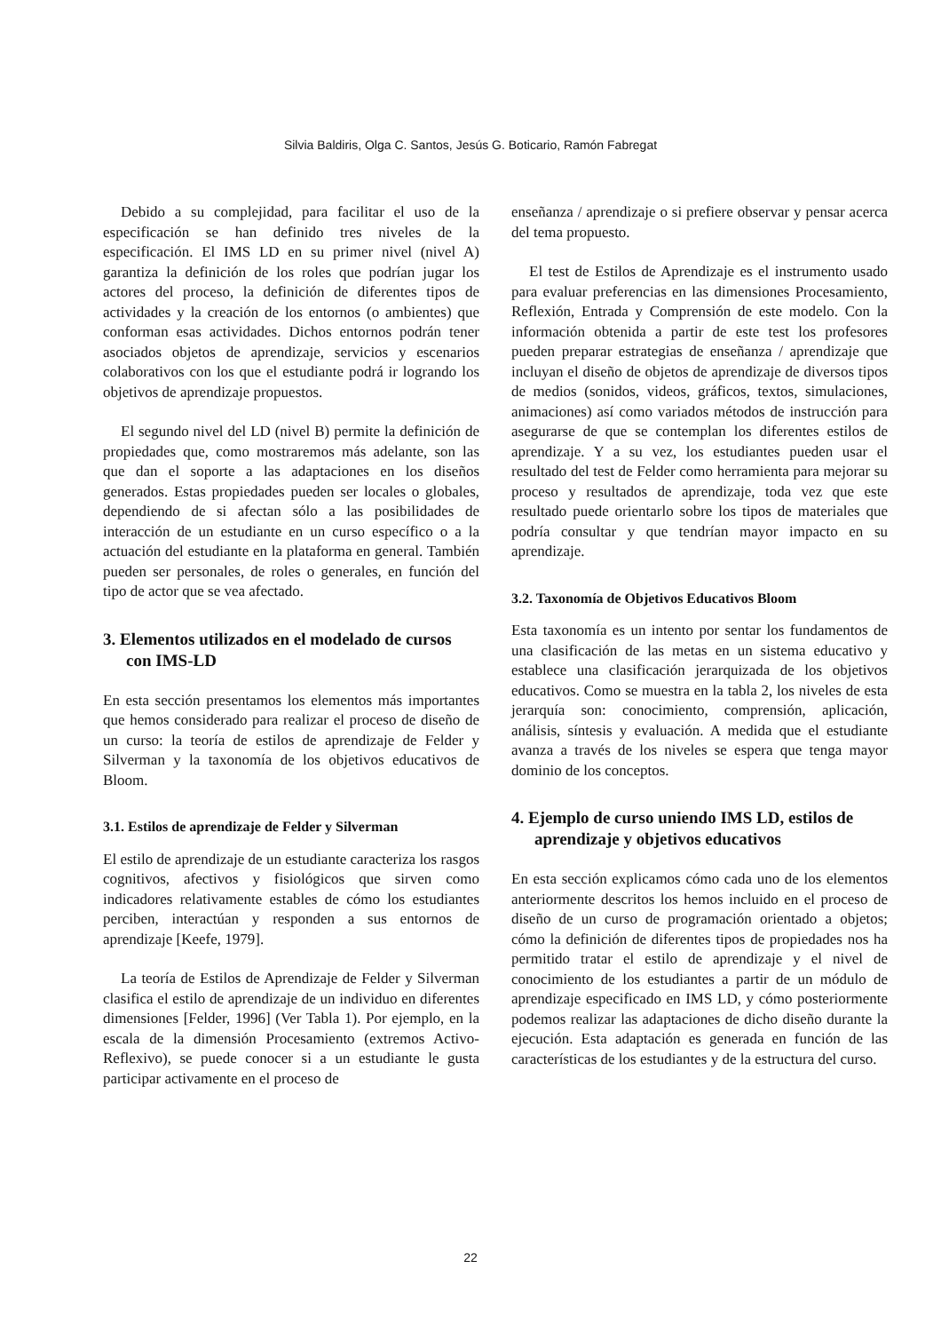Silvia Baldiris, Olga C. Santos, Jesús G. Boticario, Ramón Fabregat
Debido a su complejidad, para facilitar el uso de la especificación se han definido tres niveles de la especificación. El IMS LD en su primer nivel (nivel A) garantiza la definición de los roles que podrían jugar los actores del proceso, la definición de diferentes tipos de actividades y la creación de los entornos (o ambientes) que conforman esas actividades. Dichos entornos podrán tener asociados objetos de aprendizaje, servicios y escenarios colaborativos con los que el estudiante podrá ir logrando los objetivos de aprendizaje propuestos.
El segundo nivel del LD (nivel B) permite la definición de propiedades que, como mostraremos más adelante, son las que dan el soporte a las adaptaciones en los diseños generados. Estas propiedades pueden ser locales o globales, dependiendo de si afectan sólo a las posibilidades de interacción de un estudiante en un curso específico o a la actuación del estudiante en la plataforma en general. También pueden ser personales, de roles o generales, en función del tipo de actor que se vea afectado.
3. Elementos utilizados en el modelado de cursos con IMS-LD
En esta sección presentamos los elementos más importantes que hemos considerado para realizar el proceso de diseño de un curso: la teoría de estilos de aprendizaje de Felder y Silverman y la taxonomía de los objetivos educativos de Bloom.
3.1. Estilos de aprendizaje de Felder y Silverman
El estilo de aprendizaje de un estudiante caracteriza los rasgos cognitivos, afectivos y fisiológicos que sirven como indicadores relativamente estables de cómo los estudiantes perciben, interactúan y responden a sus entornos de aprendizaje [Keefe, 1979].
La teoría de Estilos de Aprendizaje de Felder y Silverman clasifica el estilo de aprendizaje de un individuo en diferentes dimensiones [Felder, 1996] (Ver Tabla 1). Por ejemplo, en la escala de la dimensión Procesamiento (extremos Activo-Reflexivo), se puede conocer si a un estudiante le gusta participar activamente en el proceso de
enseñanza / aprendizaje o si prefiere observar y pensar acerca del tema propuesto.
El test de Estilos de Aprendizaje es el instrumento usado para evaluar preferencias en las dimensiones Procesamiento, Reflexión, Entrada y Comprensión de este modelo. Con la información obtenida a partir de este test los profesores pueden preparar estrategias de enseñanza / aprendizaje que incluyan el diseño de objetos de aprendizaje de diversos tipos de medios (sonidos, videos, gráficos, textos, simulaciones, animaciones) así como variados métodos de instrucción para asegurarse de que se contemplan los diferentes estilos de aprendizaje. Y a su vez, los estudiantes pueden usar el resultado del test de Felder como herramienta para mejorar su proceso y resultados de aprendizaje, toda vez que este resultado puede orientarlo sobre los tipos de materiales que podría consultar y que tendrían mayor impacto en su aprendizaje.
3.2. Taxonomía de Objetivos Educativos Bloom
Esta taxonomía es un intento por sentar los fundamentos de una clasificación de las metas en un sistema educativo y establece una clasificación jerarquizada de los objetivos educativos. Como se muestra en la tabla 2, los niveles de esta jerarquía son: conocimiento, comprensión, aplicación, análisis, síntesis y evaluación. A medida que el estudiante avanza a través de los niveles se espera que tenga mayor dominio de los conceptos.
4. Ejemplo de curso uniendo IMS LD, estilos de aprendizaje y objetivos educativos
En esta sección explicamos cómo cada uno de los elementos anteriormente descritos los hemos incluido en el proceso de diseño de un curso de programación orientado a objetos; cómo la definición de diferentes tipos de propiedades nos ha permitido tratar el estilo de aprendizaje y el nivel de conocimiento de los estudiantes a partir de un módulo de aprendizaje especificado en IMS LD, y cómo posteriormente podemos realizar las adaptaciones de dicho diseño durante la ejecución. Esta adaptación es generada en función de las características de los estudiantes y de la estructura del curso.
22